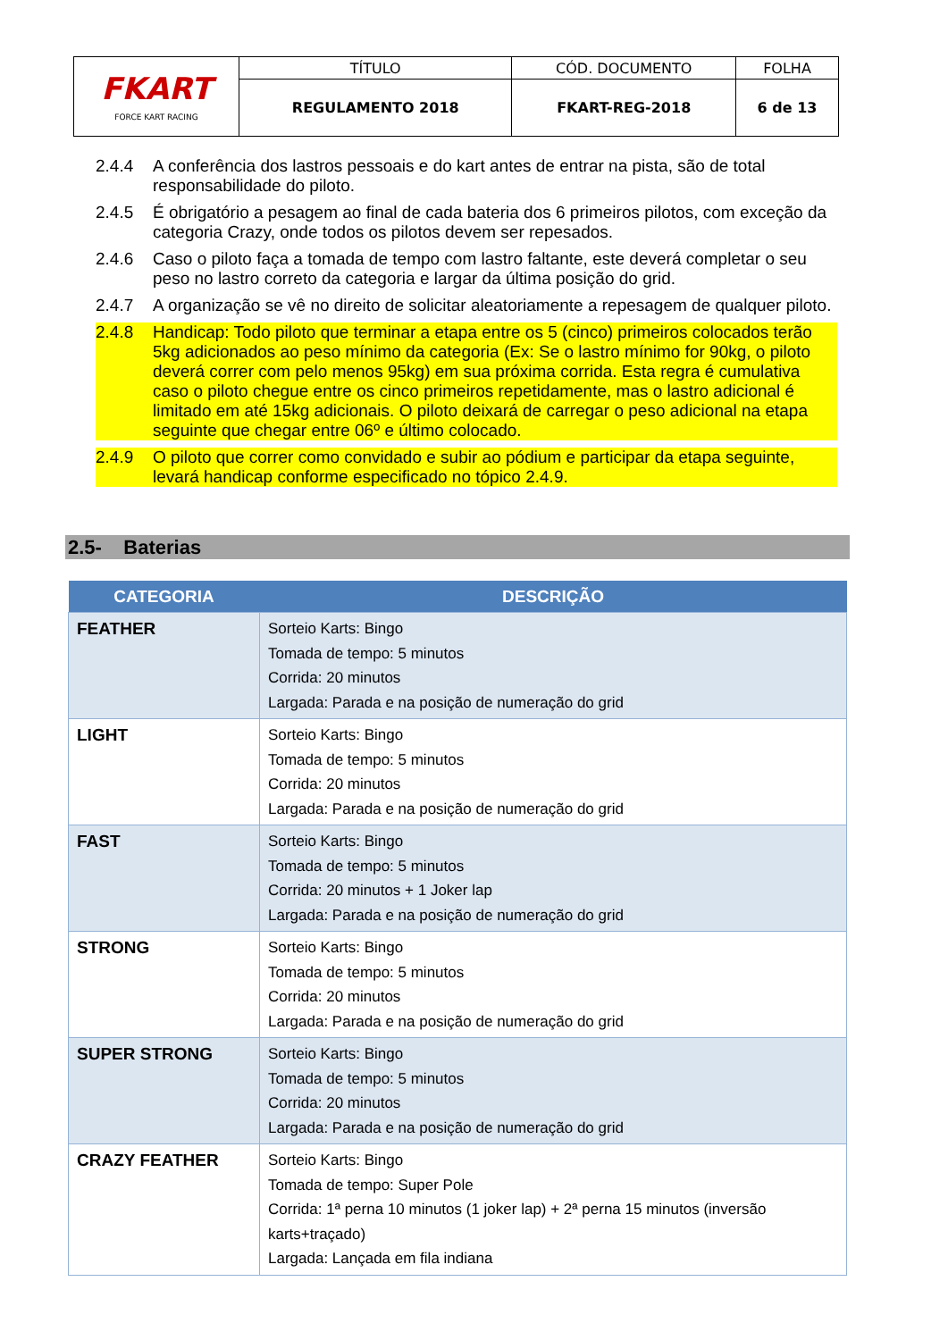| FKART FORCE KART RACING | TÍTULO | CÓD. DOCUMENTO | FOLHA |
| | REGULAMENTO 2018 | FKART-REG-2018 | 6 de 13 |
2.4.4 A conferência dos lastros pessoais e do kart antes de entrar na pista, são de total responsabilidade do piloto.
2.4.5 É obrigatório a pesagem ao final de cada bateria dos 6 primeiros pilotos, com exceção da categoria Crazy, onde todos os pilotos devem ser repesados.
2.4.6 Caso o piloto faça a tomada de tempo com lastro faltante, este deverá completar o seu peso no lastro correto da categoria e largar da última posição do grid.
2.4.7 A organização se vê no direito de solicitar aleatoriamente a repesagem de qualquer piloto.
2.4.8 Handicap: Todo piloto que terminar a etapa entre os 5 (cinco) primeiros colocados terão 5kg adicionados ao peso mínimo da categoria (Ex: Se o lastro mínimo for 90kg, o piloto deverá correr com pelo menos 95kg) em sua próxima corrida. Esta regra é cumulativa caso o piloto chegue entre os cinco primeiros repetidamente, mas o lastro adicional é limitado em até 15kg adicionais. O piloto deixará de carregar o peso adicional na etapa seguinte que chegar entre 06º e último colocado.
2.4.9 O piloto que correr como convidado e subir ao pódium e participar da etapa seguinte, levará handicap conforme especificado no tópico 2.4.9.
2.5- Baterias
| CATEGORIA | DESCRIÇÃO |
| --- | --- |
| FEATHER | Sorteio Karts: Bingo Tomada de tempo: 5 minutos Corrida: 20 minutos Largada: Parada e na posição de numeração do grid |
| LIGHT | Sorteio Karts: Bingo Tomada de tempo: 5 minutos Corrida: 20 minutos Largada: Parada e na posição de numeração do grid |
| FAST | Sorteio Karts: Bingo Tomada de tempo: 5 minutos Corrida: 20 minutos + 1 Joker lap Largada: Parada e na posição de numeração do grid |
| STRONG | Sorteio Karts: Bingo Tomada de tempo: 5 minutos Corrida: 20 minutos Largada: Parada e na posição de numeração do grid |
| SUPER STRONG | Sorteio Karts: Bingo Tomada de tempo: 5 minutos Corrida: 20 minutos Largada: Parada e na posição de numeração do grid |
| CRAZY FEATHER | Sorteio Karts: Bingo Tomada de tempo: Super Pole Corrida: 1ª perna 10 minutos (1 joker lap) + 2ª perna 15 minutos (inversão karts+traçado) Largada: Lançada em fila indiana |